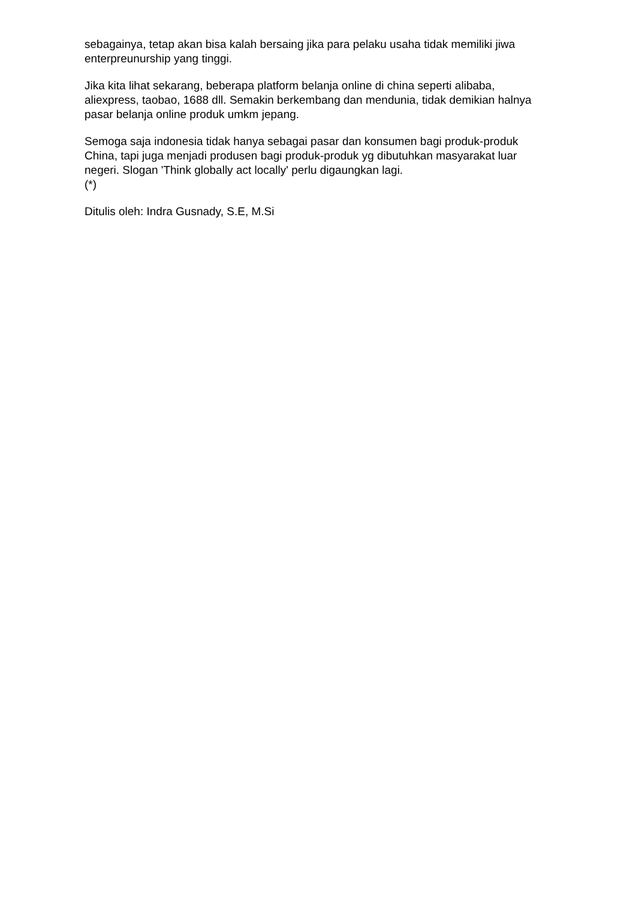sebagainya, tetap akan bisa kalah bersaing jika para pelaku usaha tidak memiliki jiwa enterpreunurship yang tinggi.
Jika kita lihat sekarang, beberapa platform belanja online di china seperti alibaba, aliexpress, taobao, 1688 dll. Semakin berkembang dan mendunia, tidak demikian halnya pasar belanja online produk umkm jepang.
Semoga saja indonesia tidak hanya sebagai pasar dan konsumen bagi produk-produk China, tapi juga menjadi produsen bagi produk-produk yg dibutuhkan masyarakat luar negeri. Slogan 'Think globally act locally' perlu digaungkan lagi.
(*)
Ditulis oleh: Indra Gusnady, S.E, M.Si